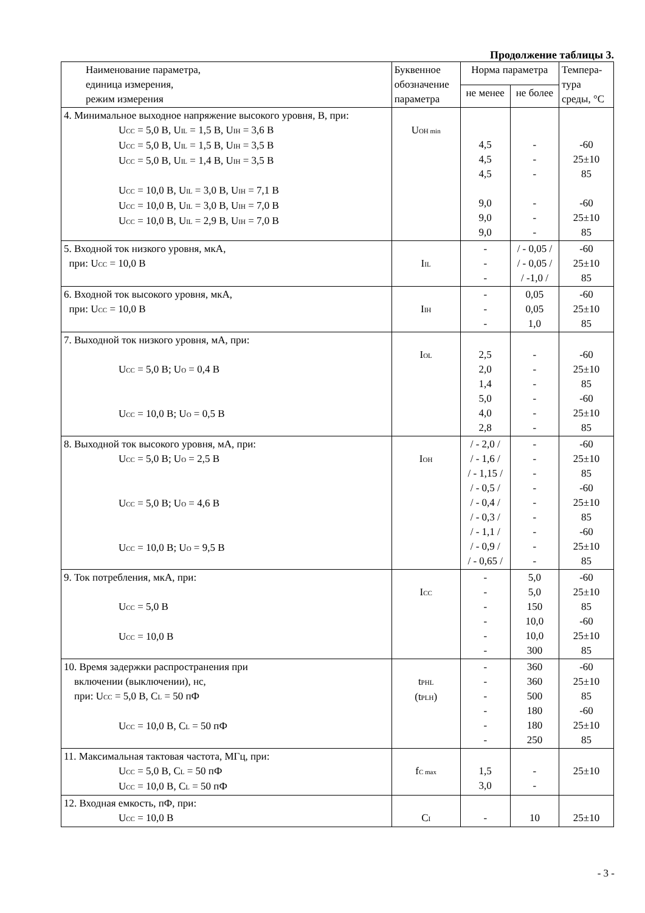Продолжение таблицы 3.
| Наименование параметра, единица измерения, режим измерения | Буквенное обозначение параметра | Норма параметра | | Темпера- тура среды, °С |
| --- | --- | --- | --- | --- |
| | | не менее | не более | |
| 4. Минимальное выходное напряжение высокого уровня, В, при: U<sub>CC</sub> = 5,0 В, U<sub>IL</sub> = 1,5 В, U<sub>IH</sub> = 3,6 В U<sub>CC</sub> = 5,0 В, U<sub>IL</sub> = 1,5 В, U<sub>IH</sub> = 3,5 В U<sub>CC</sub> = 5,0 В, U<sub>IL</sub> = 1,4 В, U<sub>IH</sub> = 3,5 В U<sub>CC</sub> = 10,0 В, U<sub>IL</sub> = 3,0 В, U<sub>IH</sub> = 7,1 В U<sub>CC</sub> = 10,0 В, U<sub>IL</sub> = 3,0 В, U<sub>IH</sub> = 7,0 В U<sub>CC</sub> = 10,0 В, U<sub>IL</sub> = 2,9 В, U<sub>IH</sub> = 7,0 В | U<sub>OH min</sub> | 4,5 4,5 4,5 9,0 9,0 9,0 | - - - - - - | -60 25±10 85 -60 25±10 85 |
| 5. Входной ток низкого уровня, мкА, при: U<sub>CC</sub> = 10,0 В | I<sub>IL</sub> | - - - | / - 0,05 / / - 0,05 / / -1,0 / | -60 25±10 85 |
| 6. Входной ток высокого уровня, мкА, при: U<sub>CC</sub> = 10,0 В | I<sub>IH</sub> | - - - | 0,05 0,05 1,0 | -60 25±10 85 |
| 7. Выходной ток низкого уровня, мА, при: U<sub>CC</sub> = 5,0 В; U<sub>O</sub> = 0,4 В U<sub>CC</sub> = 10,0 В; U<sub>O</sub> = 0,5 В | I<sub>OL</sub> | 2,5 2,0 1,4 5,0 4,0 2,8 | - - - - - - | -60 25±10 85 -60 25±10 85 |
| 8. Выходной ток высокого уровня, мА, при: U<sub>CC</sub> = 5,0 В; U<sub>O</sub> = 2,5 В U<sub>CC</sub> = 5,0 В; U<sub>O</sub> = 4,6 В U<sub>CC</sub> = 10,0 В; U<sub>O</sub> = 9,5 В | I<sub>OH</sub> | / - 2,0 / / - 1,6 / / - 1,15 / / - 0,5 / / - 0,4 / / - 0,3 / / - 1,1 / / - 0,9 / / - 0,65 / | - - - - - - - - - | -60 25±10 85 -60 25±10 85 -60 25±10 85 |
| 9. Ток потребления, мкА, при: U<sub>CC</sub> = 5,0 В U<sub>CC</sub> = 10,0 В | I<sub>CC</sub> | - - - - - - | 5,0 5,0 150 10,0 10,0 300 | -60 25±10 85 -60 25±10 85 |
| 10. Время задержки распространения при включении (выключении), нс, при: U<sub>CC</sub> = 5,0 В, C<sub>L</sub> = 50 пФ U<sub>CC</sub> = 10,0 В, C<sub>L</sub> = 50 пФ | t<sub>PHL</sub> (t<sub>PLH</sub>) | - - - - - - | 360 360 500 180 180 250 | -60 25±10 85 -60 25±10 85 |
| 11. Максимальная тактовая частота, МГц, при: U<sub>CC</sub> = 5,0 В, C<sub>L</sub> = 50 пФ U<sub>CC</sub> = 10,0 В, C<sub>L</sub> = 50 пФ | f<sub>C max</sub> | 1,5 3,0 | - - | 25±10 |
| 12. Входная емкость, пФ, при: U<sub>CC</sub> = 10,0 В | C<sub>I</sub> | - | 10 | 25±10 |
- 3 -